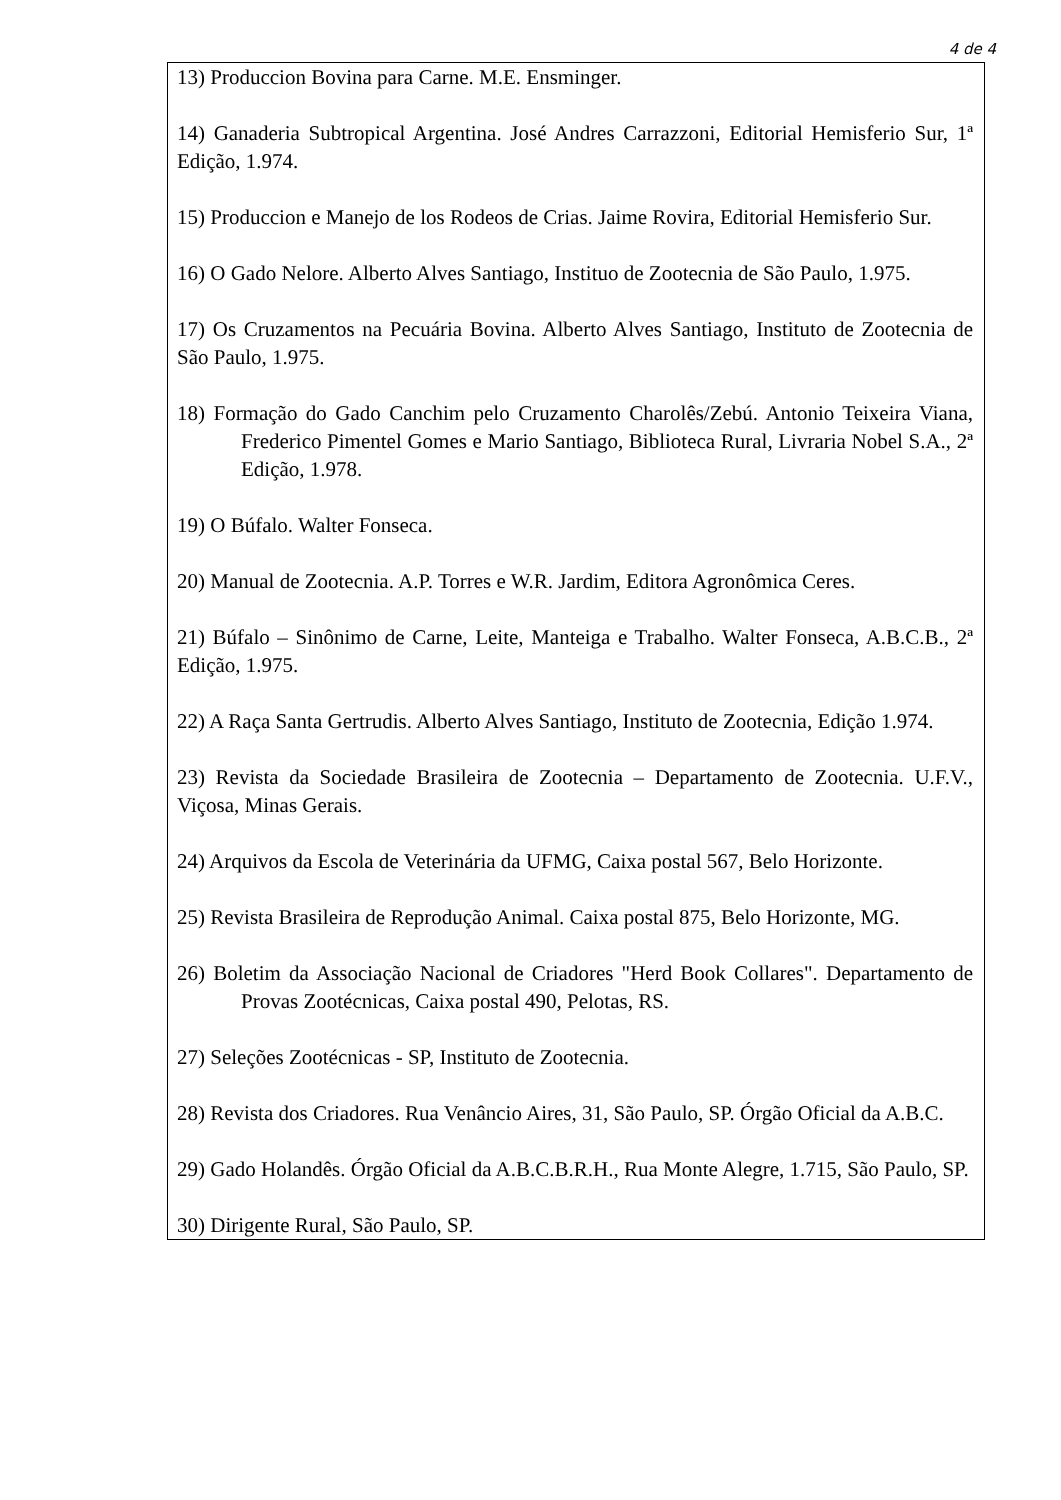4 de 4
13) Produccion Bovina para Carne. M.E. Ensminger.
14) Ganaderia Subtropical Argentina. José Andres Carrazzoni, Editorial Hemisferio Sur, 1ª Edição, 1.974.
15) Produccion e Manejo de los Rodeos de Crias. Jaime Rovira, Editorial Hemisferio Sur.
16) O Gado Nelore. Alberto Alves Santiago, Instituo de Zootecnia de São Paulo, 1.975.
17) Os Cruzamentos na Pecuária Bovina. Alberto Alves Santiago, Instituto de Zootecnia de São Paulo, 1.975.
18) Formação do Gado Canchim pelo Cruzamento Charolês/Zebú. Antonio Teixeira Viana, Frederico Pimentel Gomes e Mario Santiago, Biblioteca Rural, Livraria Nobel S.A., 2ª Edição, 1.978.
19) O Búfalo. Walter Fonseca.
20) Manual de Zootecnia. A.P. Torres e W.R. Jardim, Editora Agronômica Ceres.
21) Búfalo – Sinônimo de Carne, Leite, Manteiga e Trabalho. Walter Fonseca, A.B.C.B., 2ª Edição, 1.975.
22) A Raça Santa Gertrudis. Alberto Alves Santiago, Instituto de Zootecnia, Edição 1.974.
23) Revista da Sociedade Brasileira de Zootecnia – Departamento de Zootecnia. U.F.V., Viçosa, Minas Gerais.
24) Arquivos da Escola de Veterinária da UFMG, Caixa postal 567, Belo Horizonte.
25) Revista Brasileira de Reprodução Animal. Caixa postal 875, Belo Horizonte, MG.
26) Boletim da Associação Nacional de Criadores "Herd Book Collares". Departamento de Provas Zootécnicas, Caixa postal 490, Pelotas, RS.
27) Seleções Zootécnicas - SP, Instituto de Zootecnia.
28) Revista dos Criadores. Rua Venâncio Aires, 31, São Paulo, SP. Órgão Oficial da A.B.C.
29) Gado Holandês. Órgão Oficial da A.B.C.B.R.H., Rua Monte Alegre, 1.715, São Paulo, SP.
30) Dirigente Rural, São Paulo, SP.